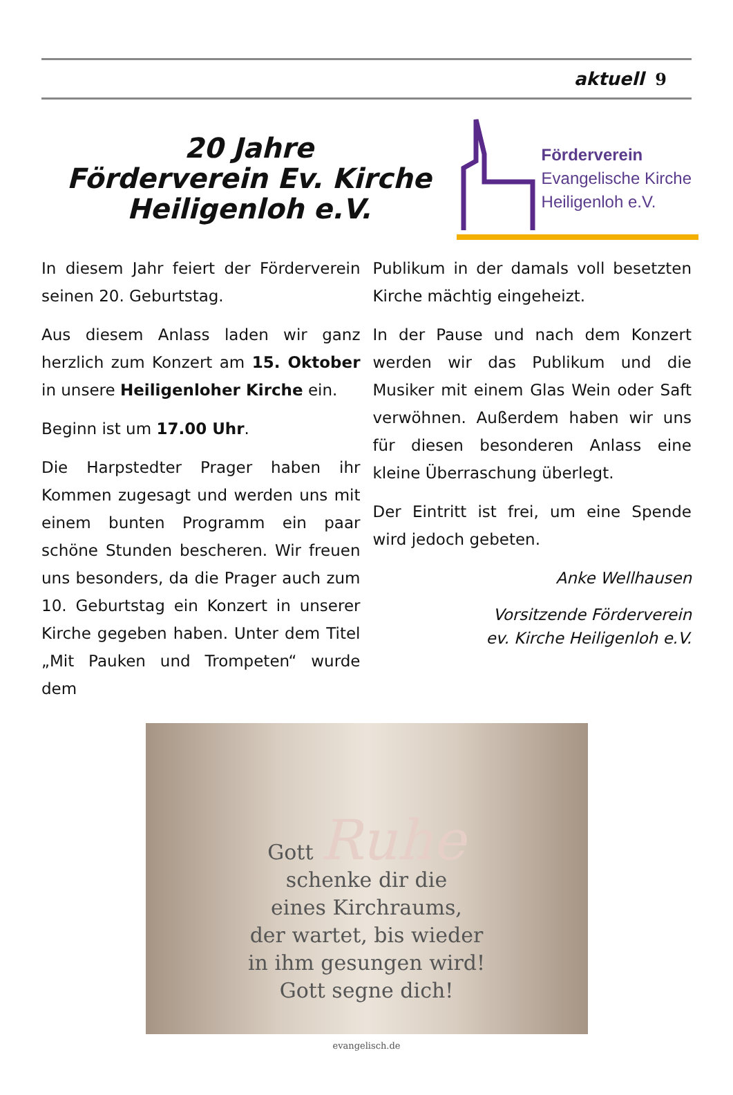aktuell 9
20 Jahre
Förderverein Ev. Kirche
Heiligenloh e.V.
Förderverein
Evangelische Kirche
Heiligenloh e.V.
In diesem Jahr feiert der Förderverein seinen 20. Geburtstag.
Aus diesem Anlass laden wir ganz herzlich zum Konzert am 15. Oktober in unsere Heiligenloher Kirche ein.
Beginn ist um 17.00 Uhr.
Die Harpstedter Prager haben ihr Kommen zugesagt und werden uns mit einem bunten Programm ein paar schöne Stunden bescheren. Wir freuen uns besonders, da die Prager auch zum 10. Geburtstag ein Konzert in unserer Kirche gegeben haben. Unter dem Titel „Mit Pauken und Trompeten“ wurde dem
Publikum in der damals voll besetzten Kirche mächtig eingeheizt.
In der Pause und nach dem Konzert werden wir das Publikum und die Musiker mit einem Glas Wein oder Saft verwöhnen. Außerdem haben wir uns für diesen besonderen Anlass eine kleine Überraschung überlegt.
Der Eintritt ist frei, um eine Spende wird jedoch gebeten.
Anke Wellhausen
Vorsitzende Förderverein
ev. Kirche Heiligenloh e.V.
Gott Ruhe
schenke dir die
eines Kirchraums,
der wartet, bis wieder
in ihm gesungen wird!
Gott segne dich!
evangelisch.de